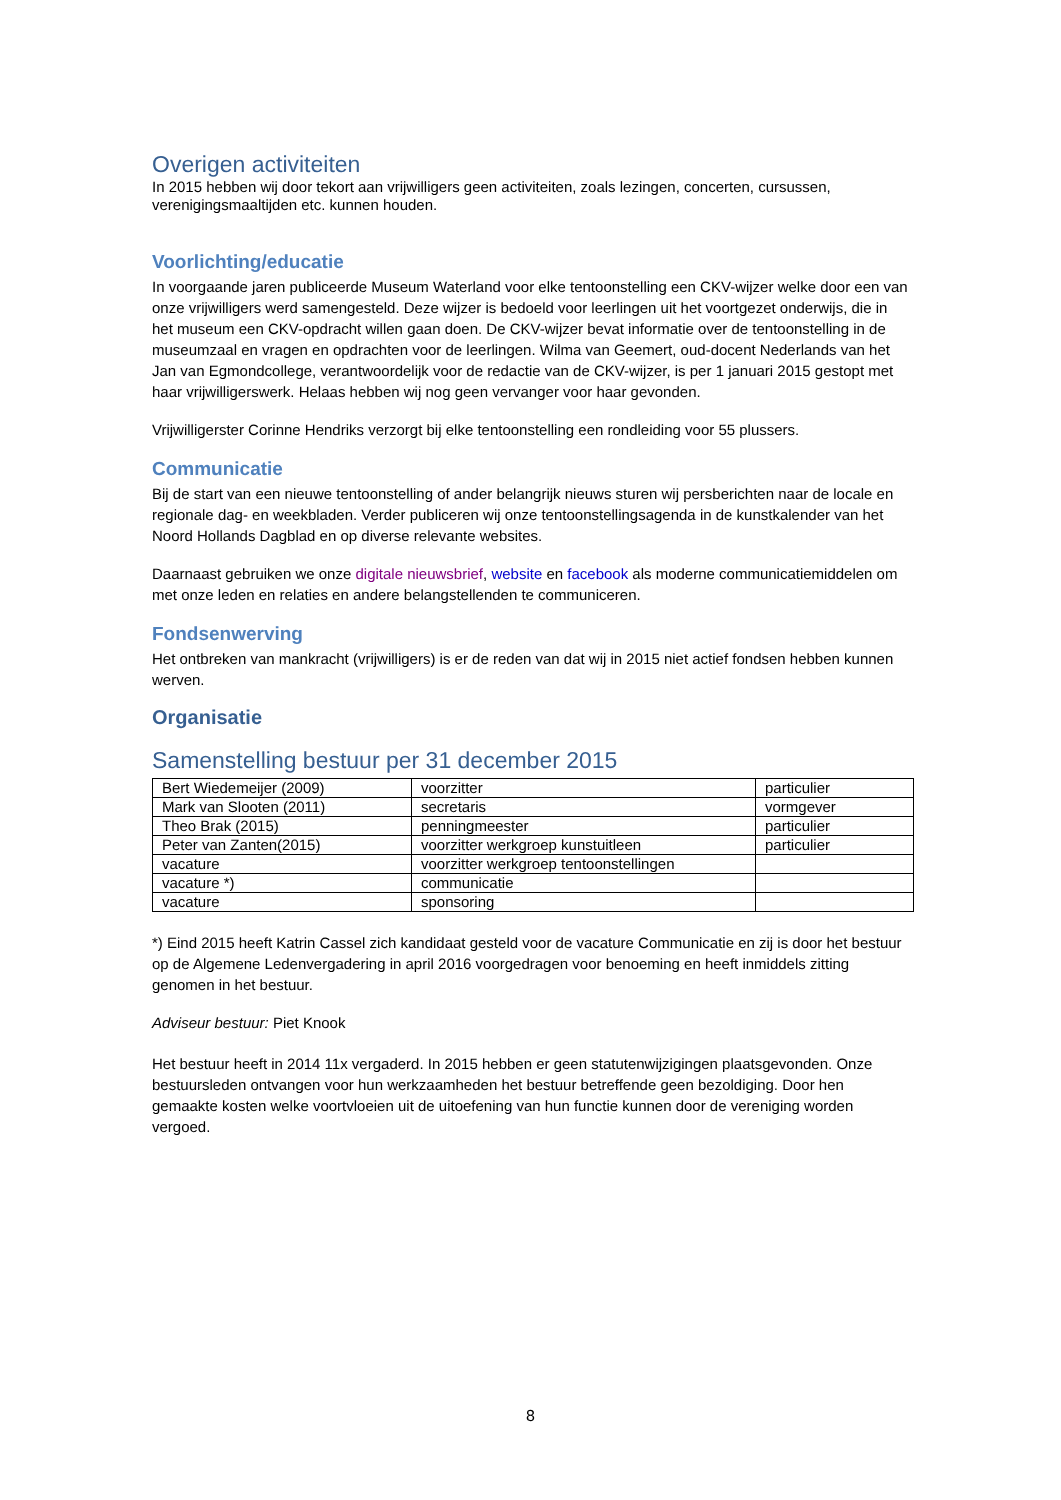Overigen activiteiten
In 2015 hebben wij door tekort aan vrijwilligers geen activiteiten, zoals lezingen, concerten, cursussen, verenigingsmaaltijden etc. kunnen houden.
Voorlichting/educatie
In voorgaande jaren publiceerde Museum Waterland voor elke tentoonstelling een CKV-wijzer welke door een van onze vrijwilligers werd samengesteld. Deze wijzer is bedoeld voor leerlingen uit het voortgezet onderwijs, die in het museum een CKV-opdracht willen gaan doen. De CKV-wijzer bevat informatie over de tentoonstelling in de museumzaal en vragen en opdrachten voor de leerlingen. Wilma van Geemert, oud-docent Nederlands van het Jan van Egmondcollege, verantwoordelijk voor de redactie van de CKV-wijzer, is per 1 januari 2015 gestopt met haar vrijwilligerswerk. Helaas hebben wij nog geen vervanger voor haar gevonden.
Vrijwilligerster Corinne Hendriks verzorgt bij elke tentoonstelling een rondleiding voor 55 plussers.
Communicatie
Bij de start van een nieuwe tentoonstelling of ander belangrijk nieuws sturen wij persberichten naar de locale en regionale dag- en weekbladen. Verder publiceren wij onze tentoonstellingsagenda in de kunstkalender van het Noord Hollands Dagblad en op diverse relevante websites.
Daarnaast gebruiken we onze digitale nieuwsbrief, website en facebook als moderne communicatiemiddelen om met onze leden en relaties en andere belangstellenden te communiceren.
Fondsenwerving
Het ontbreken van mankracht (vrijwilligers) is er de reden van dat wij in 2015 niet actief fondsen hebben kunnen werven.
Organisatie
Samenstelling bestuur per 31 december 2015
| Bert Wiedemeijer (2009) | voorzitter | particulier |
| Mark van Slooten (2011) | secretaris | vormgever |
| Theo Brak (2015) | penningmeester | particulier |
| Peter van Zanten(2015) | voorzitter werkgroep kunstuitleen | particulier |
| vacature | voorzitter werkgroep tentoonstellingen | |
| vacature *) | communicatie | |
| vacature | sponsoring | |
*) Eind 2015 heeft Katrin Cassel zich kandidaat gesteld voor de vacature Communicatie en zij is door het bestuur op de Algemene Ledenvergadering in april 2016 voorgedragen voor benoeming en heeft inmiddels zitting genomen in het bestuur.
Adviseur bestuur: Piet Knook
Het bestuur heeft in 2014 11x vergaderd. In 2015 hebben er geen statutenwijzigingen plaatsgevonden. Onze bestuursleden ontvangen voor hun werkzaamheden het bestuur betreffende geen bezoldiging. Door hen gemaakte kosten welke voortvloeien uit de uitoefening van hun functie kunnen door de vereniging worden vergoed.
8